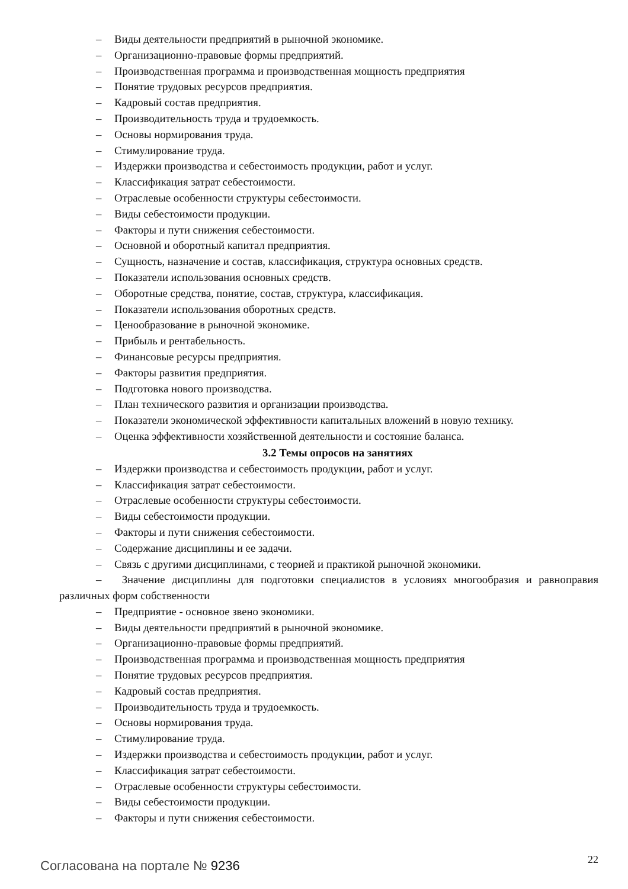– Виды деятельности предприятий в рыночной экономике.
– Организационно-правовые формы предприятий.
– Производственная программа и производственная мощность предприятия
– Понятие трудовых ресурсов предприятия.
– Кадровый состав предприятия.
– Производительность труда и трудоемкость.
– Основы нормирования труда.
– Стимулирование труда.
– Издержки производства и себестоимость продукции, работ и услуг.
– Классификация затрат себестоимости.
– Отраслевые особенности структуры себестоимости.
– Виды себестоимости продукции.
– Факторы и пути снижения себестоимости.
– Основной и оборотный капитал предприятия.
– Сущность, назначение и состав, классификация, структура основных средств.
– Показатели использования основных средств.
– Оборотные средства, понятие, состав, структура, классификация.
– Показатели использования оборотных средств.
– Ценообразование в рыночной экономике.
– Прибыль и рентабельность.
– Финансовые ресурсы предприятия.
– Факторы развития предприятия.
– Подготовка нового производства.
– План технического развития и организации производства.
– Показатели экономической эффективности капитальных вложений в новую технику.
– Оценка эффективности хозяйственной деятельности и состояние баланса.
3.2 Темы опросов на занятиях
– Издержки производства и себестоимость продукции, работ и услуг.
– Классификация затрат себестоимости.
– Отраслевые особенности структуры себестоимости.
– Виды себестоимости продукции.
– Факторы и пути снижения себестоимости.
– Содержание дисциплины и ее задачи.
– Связь с другими дисциплинами, с теорией и практикой рыночной экономики.
– Значение дисциплины для подготовки специалистов в условиях многообразия и равноправия различных форм собственности
– Предприятие - основное звено экономики.
– Виды деятельности предприятий в рыночной экономике.
– Организационно-правовые формы предприятий.
– Производственная программа и производственная мощность предприятия
– Понятие трудовых ресурсов предприятия.
– Кадровый состав предприятия.
– Производительность труда и трудоемкость.
– Основы нормирования труда.
– Стимулирование труда.
– Издержки производства и себестоимость продукции, работ и услуг.
– Классификация затрат себестоимости.
– Отраслевые особенности структуры себестоимости.
– Виды себестоимости продукции.
– Факторы и пути снижения себестоимости.
Согласована на портале № 9236 22